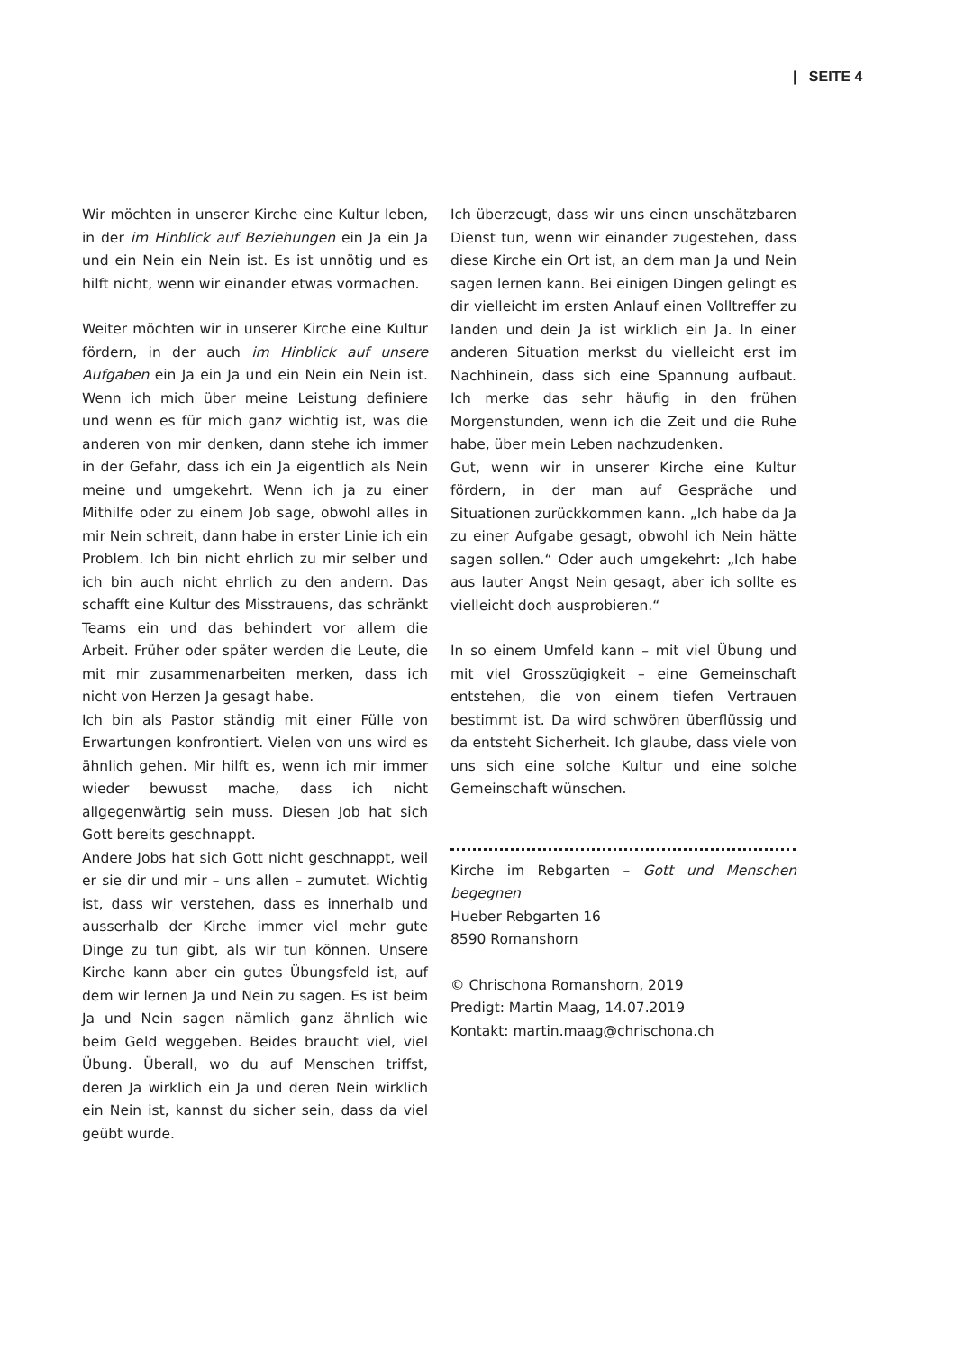| SEITE 4
Wir möchten in unserer Kirche eine Kultur leben, in der im Hinblick auf Beziehungen ein Ja ein Ja und ein Nein ein Nein ist. Es ist unnötig und es hilft nicht, wenn wir einander etwas vormachen.
Weiter möchten wir in unserer Kirche eine Kultur fördern, in der auch im Hinblick auf unsere Aufgaben ein Ja ein Ja und ein Nein ein Nein ist. Wenn ich mich über meine Leistung definiere und wenn es für mich ganz wichtig ist, was die anderen von mir denken, dann stehe ich immer in der Gefahr, dass ich ein Ja eigentlich als Nein meine und umgekehrt. Wenn ich ja zu einer Mithilfe oder zu einem Job sage, obwohl alles in mir Nein schreit, dann habe in erster Linie ich ein Problem. Ich bin nicht ehrlich zu mir selber und ich bin auch nicht ehrlich zu den andern. Das schafft eine Kultur des Misstrauens, das schränkt Teams ein und das behindert vor allem die Arbeit. Früher oder später werden die Leute, die mit mir zusammenarbeiten merken, dass ich nicht von Herzen Ja gesagt habe.
Ich bin als Pastor ständig mit einer Fülle von Erwartungen konfrontiert. Vielen von uns wird es ähnlich gehen. Mir hilft es, wenn ich mir immer wieder bewusst mache, dass ich nicht allgegenwärtig sein muss. Diesen Job hat sich Gott bereits geschnappt.
Andere Jobs hat sich Gott nicht geschnappt, weil er sie dir und mir – uns allen – zumutet. Wichtig ist, dass wir verstehen, dass es innerhalb und ausserhalb der Kirche immer viel mehr gute Dinge zu tun gibt, als wir tun können. Unsere Kirche kann aber ein gutes Übungsfeld ist, auf dem wir lernen Ja und Nein zu sagen. Es ist beim Ja und Nein sagen nämlich ganz ähnlich wie beim Geld weggeben. Beides braucht viel, viel Übung. Überall, wo du auf Menschen triffst, deren Ja wirklich ein Ja und deren Nein wirklich ein Nein ist, kannst du sicher sein, dass da viel geübt wurde.
Ich überzeugt, dass wir uns einen unschätzbaren Dienst tun, wenn wir einander zugestehen, dass diese Kirche ein Ort ist, an dem man Ja und Nein sagen lernen kann. Bei einigen Dingen gelingt es dir vielleicht im ersten Anlauf einen Volltreffer zu landen und dein Ja ist wirklich ein Ja. In einer anderen Situation merkst du vielleicht erst im Nachhinein, dass sich eine Spannung aufbaut. Ich merke das sehr häufig in den frühen Morgenstunden, wenn ich die Zeit und die Ruhe habe, über mein Leben nachzudenken.
Gut, wenn wir in unserer Kirche eine Kultur fördern, in der man auf Gespräche und Situationen zurückkommen kann. „Ich habe da Ja zu einer Aufgabe gesagt, obwohl ich Nein hätte sagen sollen.“ Oder auch umgekehrt: „Ich habe aus lauter Angst Nein gesagt, aber ich sollte es vielleicht doch ausprobieren.“
In so einem Umfeld kann – mit viel Übung und mit viel Grosszügigkeit – eine Gemeinschaft entstehen, die von einem tiefen Vertrauen bestimmt ist. Da wird schwören überflüssig und da entsteht Sicherheit. Ich glaube, dass viele von uns sich eine solche Kultur und eine solche Gemeinschaft wünschen.
Kirche im Rebgarten – Gott und Menschen begegnen
Hueber Rebgarten 16
8590 Romanshorn
© Chrischona Romanshorn, 2019
Predigt: Martin Maag, 14.07.2019
Kontakt: martin.maag@chrischona.ch